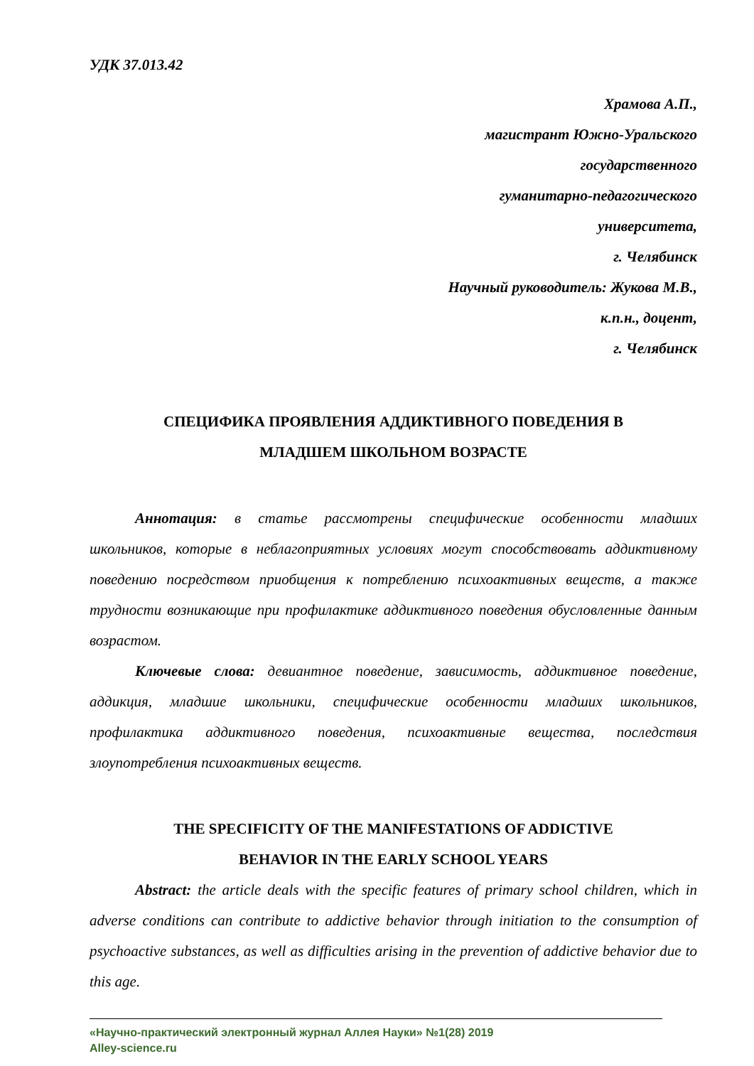УДК 37.013.42
Храмова А.П.,
магистрант Южно-Уральского
государственного
гуманитарно-педагогического
университета,
г. Челябинск
Научный руководитель: Жукова М.В.,
к.п.н., доцент,
г. Челябинск
СПЕЦИФИКА ПРОЯВЛЕНИЯ АДДИКТИВНОГО ПОВЕДЕНИЯ В
МЛАДШЕМ ШКОЛЬНОМ ВОЗРАСТЕ
Аннотация: в статье рассмотрены специфические особенности младших школьников, которые в неблагоприятных условиях могут способствовать аддиктивному поведению посредством приобщения к потреблению психоактивных веществ, а также трудности возникающие при профилактике аддиктивного поведения обусловленные данным возрастом.
Ключевые слова: девиантное поведение, зависимость, аддиктивное поведение, аддикция, младшие школьники, специфические особенности младших школьников, профилактика аддиктивного поведения, психоактивные вещества, последствия злоупотребления психоактивных веществ.
THE SPECIFICITY OF THE MANIFESTATIONS OF ADDICTIVE
BEHAVIOR IN THE EARLY SCHOOL YEARS
Abstract: the article deals with the specific features of primary school children, which in adverse conditions can contribute to addictive behavior through initiation to the consumption of psychoactive substances, as well as difficulties arising in the prevention of addictive behavior due to this age.
«Научно-практический электронный журнал Аллея Науки» №1(28) 2019
Alley-science.ru